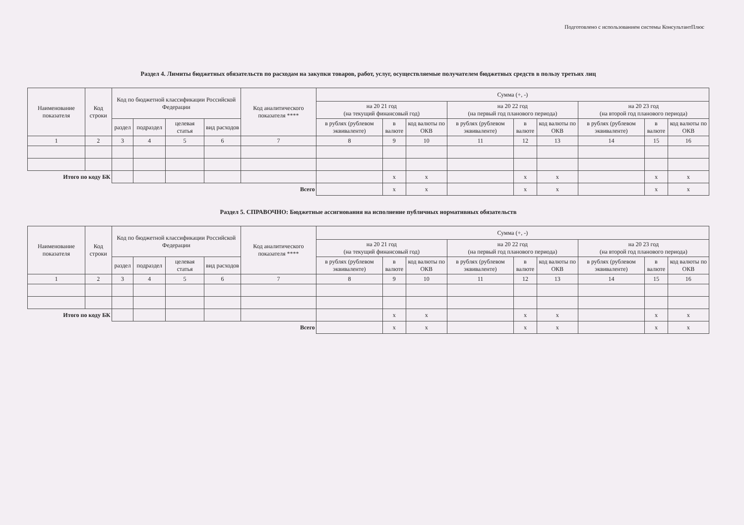Подготовлено с использованием системы КонсультантПлюс
Раздел 4. Лимиты бюджетных обязательств по расходам на закупки товаров, работ, услуг, осуществляемые получателем бюджетных средств в пользу третьих лиц
| Наименование показателя | Код строки | Код по бюджетной классификации Российской Федерации | | | | Код аналитического показателя **** | Сумма (+, -) | | | | | | | | |
| --- | --- | --- | --- | --- | --- | --- | --- | --- | --- | --- | --- | --- | --- | --- | --- |
| | | | | | | | на 20 21 год (на текущий финансовый год) | | | на 20 22 год (на первый год планового периода) | | | на 20 23 год (на второй год планового периода) | | |
| | | раздел | подраздел | целевая статья | вид расходов | | в рублях (рублевом эквиваленте) | в валюте | код валюты по ОКВ | в рублях (рублевом эквиваленте) | в валюте | код валюты по ОКВ | в рублях (рублевом эквиваленте) | в валюте | код валюты по ОКВ |
| 1 | 2 | 3 | 4 | 5 | 6 | 7 | 8 | 9 | 10 | 11 | 12 | 13 | 14 | 15 | 16 |
| Итого по коду БК | | | | | | | | x | x | | x | x | | x | x |
| Всего | | | | | | | | x | x | | x | x | | x | x |
Раздел 5. СПРАВОЧНО: Бюджетные ассигнования на исполнение публичных нормативных обязательств
| Наименование показателя | Код строки | Код по бюджетной классификации Российской Федерации | | | | Код аналитического показателя **** | Сумма (+, -) | | | | | | | | |
| --- | --- | --- | --- | --- | --- | --- | --- | --- | --- | --- | --- | --- | --- | --- | --- |
| | | | | | | | на 20 21 год (на текущий финансовый год) | | | на 20 22 год (на первый год планового периода) | | | на 20 23 год (на второй год планового периода) | | |
| | | раздел | подраздел | целевая статья | вид расходов | | в рублях (рублевом эквиваленте) | в валюте | код валюты по ОКВ | в рублях (рублевом эквиваленте) | в валюте | код валюты по ОКВ | в рублях (рублевом эквиваленте) | в валюте | код валюты по ОКВ |
| 1 | 2 | 3 | 4 | 5 | 6 | 7 | 8 | 9 | 10 | 11 | 12 | 13 | 14 | 15 | 16 |
| Итого по коду БК | | | | | | | | x | x | | x | x | | x | x |
| Всего | | | | | | | | x | x | | x | x | | x | x |